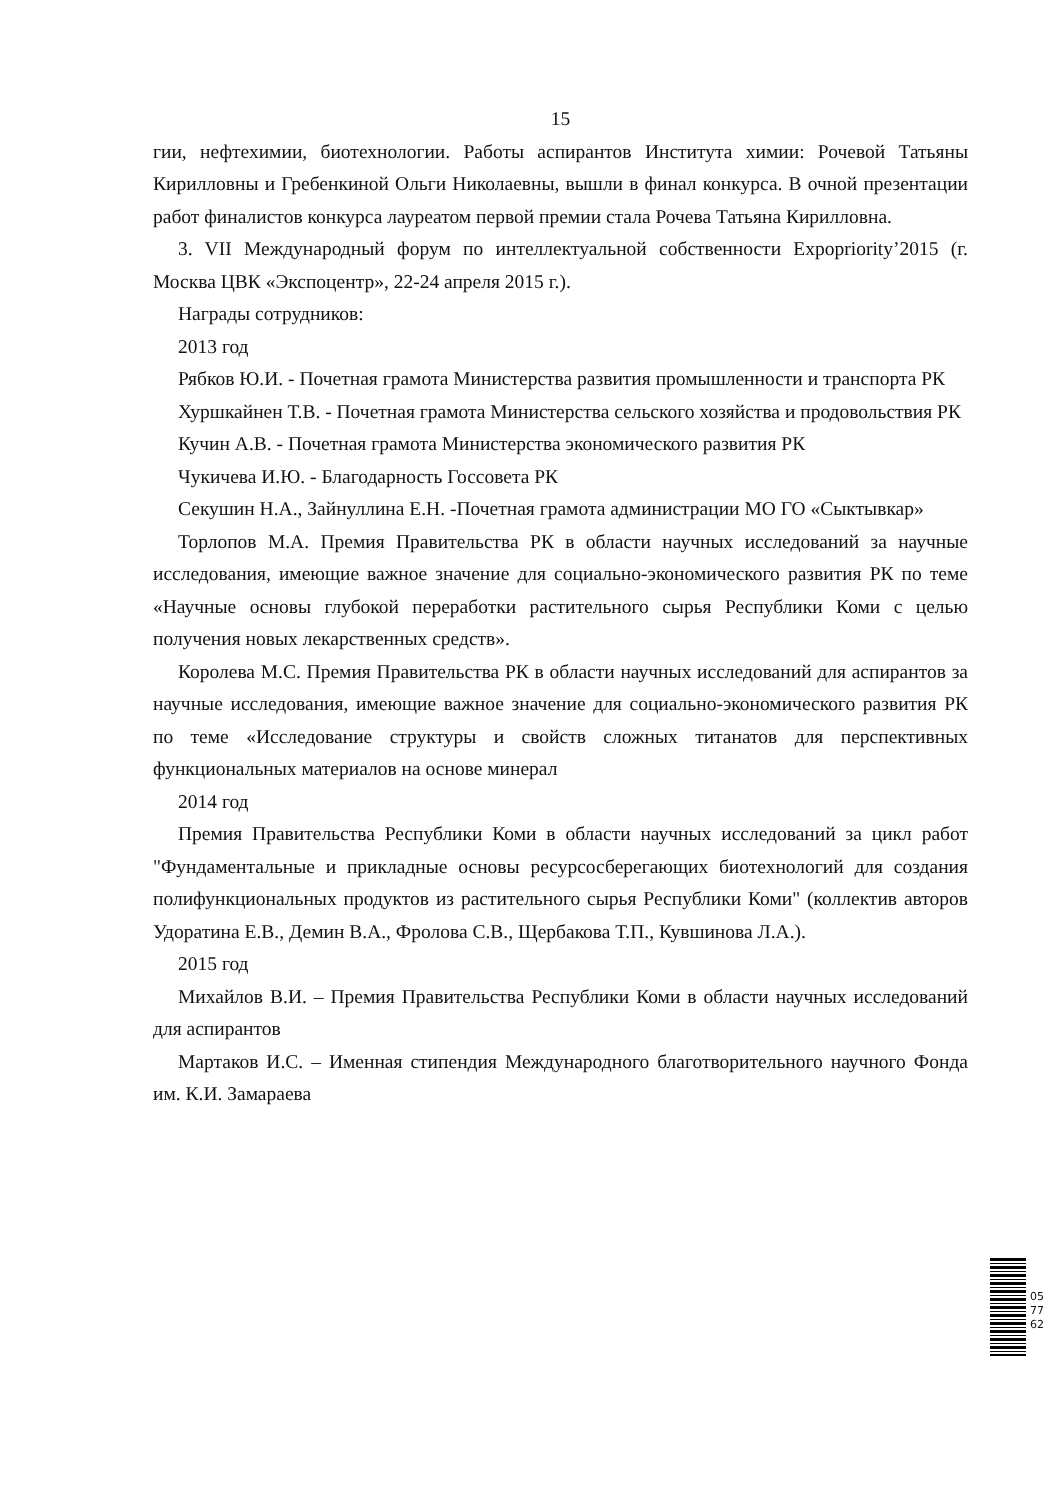15
гии, нефтехимии, биотехнологии. Работы аспирантов Института химии: Рочевой Татьяны Кирилловны и Гребенкиной Ольги Николаевны, вышли в финал конкурса. В очной презентации работ финалистов конкурса лауреатом первой премии стала Рочева Татьяна Кирилловна.
3. VII Международный форум по интеллектуальной собственности Expopriority’2015 (г. Москва ЦВК «Экспоцентр», 22-24 апреля 2015 г.).
Награды сотрудников:
2013 год
Рябков Ю.И. - Почетная грамота Министерства развития промышленности и транспорта РК
Хуршкайнен Т.В. - Почетная грамота Министерства сельского хозяйства и продовольствия РК
Кучин А.В. - Почетная грамота Министерства экономического развития РК
Чукичева И.Ю. - Благодарность Госсовета РК
Секушин Н.А., Зайнуллина Е.Н. -Почетная грамота администрации МО ГО «Сыктывкар»
Торлопов М.А. Премия Правительства РК в области научных исследований за научные исследования, имеющие важное значение для социально-экономического развития РК по теме «Научные основы глубокой переработки растительного сырья Республики Коми с целью получения новых лекарственных средств».
Королева М.С. Премия Правительства РК в области научных исследований для аспирантов за научные исследования, имеющие важное значение для социально-экономического развития РК по теме «Исследование структуры и свойств сложных титанатов для перспективных функциональных материалов на основе минерал
2014 год
Премия Правительства Республики Коми в области научных исследований за цикл работ "Фундаментальные и прикладные основы ресурсосберегающих биотехнологий для создания полифункциональных продуктов из растительного сырья Республики Коми" (коллектив авторов Удоратина Е.В., Демин В.А., Фролова С.В., Щербакова Т.П., Кувшинова Л.А.).
2015 год
Михайлов В.И. – Премия Правительства Республики Коми в области научных исследований для аспирантов
Мартаков И.С. – Именная стипендия Международного благотворительного научного Фонда им. К.И. Замараева
057762